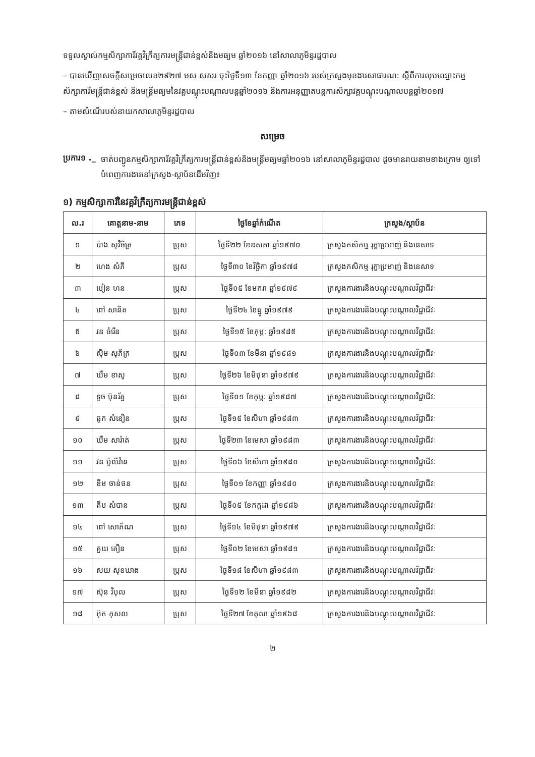ទទួលស្គាល់កម្មសិក្សាការីវគ្គវិក្រឹត្យការមន្ត្រីជាន់ខ្ពស់និងមធ្យម ឆ្នាំ២០១៦ នៅសាលាភូមិន្ទរដ្ឋបាល
– បានឃើញសេចក្តីសម្រេចលេខ២៩២៧ មស សសរ ចុះថ្ងៃទី១៣ ខែកញ្ញា ឆ្នាំ២០១៦ របស់ក្រសួងមុខងារសាធារណៈ ស្តីពីការលុបឈ្មោះកម្មសិក្សាការីមន្ត្រីជាន់ខ្ពស់ និងមន្ត្រីមធ្យមនៃវគ្គបណ្តុះបណ្តាលបន្តឆ្នាំ២០១៦ និងការអនុញ្ញាតបន្តការសិក្សាវគ្គបណ្តុះបណ្តាលបន្តឆ្នាំ២០១៧
– តាមសំណើរបស់នាយកសាលាភូមិន្ទរដ្ឋបាល
សម្រេច
ប្រការ១ ._
ចាត់បញ្ជូនកម្មសិក្សាការីវគ្គវិក្រឹត្យការមន្ត្រីជាន់ខ្ពស់និងមន្ត្រីមធ្យមឆ្នាំ២០១៦ នៅសាលាភូមិន្ទរដ្ឋបាល ដូចមានរាយនាមខាងក្រោម ឲ្យទៅបំពេញការងារនៅក្រសួង-ស្ថាប័នដើមវិញ៖
១) កម្មសិក្សាការីនៃវគ្គវិក្រឹត្យការមន្ត្រីជាន់ខ្ពស់
| ល.រ | គោត្តនាម-នាម | ភេទ | ថ្ងៃខែឆ្នាំកំណើត | ក្រសួង/ស្ថាប័ន |
| --- | --- | --- | --- | --- |
| ១ | ប៉ាង សុវិចិត្រ | ប្រុស | ថ្ងៃទី២២ ខែឧសភា ឆ្នាំ១៩៧០ | ក្រសួងកសិកម្ម រុក្ខាប្រមាញ់ និងនេសាទ |
| ២ | ហេង សំភី | ប្រុស | ថ្ងៃទី៣០ ខែវិច្ឆិកា ឆ្នាំ១៩៧៨ | ក្រសួងកសិកម្ម រុក្ខាប្រមាញ់ និងនេសាទ |
| ៣ | បៀន ហន | ប្រុស | ថ្ងៃទី០៥ ខែមករា ឆ្នាំ១៩៧៩ | ក្រសួងការងារនិងបណ្តុះបណ្តាលវិជ្ជាជីវៈ |
| ៤ | ពៅ សានិត | ប្រុស | ថ្ងៃទី២៤ ខែធ្នូ ឆ្នាំ១៩៧៩ | ក្រសួងការងារនិងបណ្តុះបណ្តាលវិជ្ជាជីវៈ |
| ៥ | វន ចំរើន | ប្រុស | ថ្ងៃទី១៥ ខែកុម្ភៈ ឆ្នាំ១៩៨៥ | ក្រសួងការងារនិងបណ្តុះបណ្តាលវិជ្ជាជីវៈ |
| ៦ | ស៊ឹម សុភ័ក្រ | ប្រុស | ថ្ងៃទី០៣ ខែមីនា ឆ្នាំ១៩៨១ | ក្រសួងការងារនិងបណ្តុះបណ្តាលវិជ្ជាជីវៈ |
| ៧ | ឃឹម ខាសូ | ប្រុស | ថ្ងៃទី២៦ ខែមិថុនា ឆ្នាំ១៩៧៩ | ក្រសួងការងារនិងបណ្តុះបណ្តាលវិជ្ជាជីវៈ |
| ៨ | ទូច ប៊ុនរ័ត្ន | ប្រុស | ថ្ងៃទី០១ ខែកុម្ភៈ ឆ្នាំ១៩៨៧ | ក្រសួងការងារនិងបណ្តុះបណ្តាលវិជ្ជាជីវៈ |
| ៩ | ធូក សំនឿន | ប្រុស | ថ្ងៃទី១៥ ខែសីហា ឆ្នាំ១៩៨៣ | ក្រសួងការងារនិងបណ្តុះបណ្តាលវិជ្ជាជីវៈ |
| ១០ | ឃឹម សារ៉ាត់ | ប្រុស | ថ្ងៃទី២៣ ខែមេសា ឆ្នាំ១៩៨៣ | ក្រសួងការងារនិងបណ្តុះបណ្តាលវិជ្ជាជីវៈ |
| ១១ | វន ម៉ូលីវ៉ាន | ប្រុស | ថ្ងៃទី០៦ ខែសីហា ឆ្នាំ១៩៨០ | ក្រសួងការងារនិងបណ្តុះបណ្តាលវិជ្ជាជីវៈ |
| ១២ | ឌឹម ចាន់ថន | ប្រុស | ថ្ងៃទី០១ ខែកញ្ញា ឆ្នាំ១៩៨០ | ក្រសួងការងារនិងបណ្តុះបណ្តាលវិជ្ជាជីវៈ |
| ១៣ | តឹប សំបាន | ប្រុស | ថ្ងៃទី០៥ ខែកក្កដា ឆ្នាំ១៩៨៦ | ក្រសួងការងារនិងបណ្តុះបណ្តាលវិជ្ជាជីវៈ |
| ១៤ | ពៅ សោភ័ណ | ប្រុស | ថ្ងៃទី១៤ ខែមិថុនា ឆ្នាំ១៩៧៩ | ក្រសួងការងារនិងបណ្តុះបណ្តាលវិជ្ជាជីវៈ |
| ១៥ | គួយ គឿន | ប្រុស | ថ្ងៃទី០២ ខែមេសា ឆ្នាំ១៩៨១ | ក្រសួងការងារនិងបណ្តុះបណ្តាលវិជ្ជាជីវៈ |
| ១៦ | សយ សុខឃាង | ប្រុស | ថ្ងៃទី១៨ ខែសីហា ឆ្នាំ១៩៨៣ | ក្រសួងការងារនិងបណ្តុះបណ្តាលវិជ្ជាជីវៈ |
| ១៧ | ស៊ុន វិបុល | ប្រុស | ថ្ងៃទី១២ ខែមីនា ឆ្នាំ១៩៨២ | ក្រសួងការងារនិងបណ្តុះបណ្តាលវិជ្ជាជីវៈ |
| ១៨ | អ៊ុក កុសល | ប្រុស | ថ្ងៃទី២៧ ខែតុលា ឆ្នាំ១៩៦៨ | ក្រសួងការងារនិងបណ្តុះបណ្តាលវិជ្ជាជីវៈ |
២